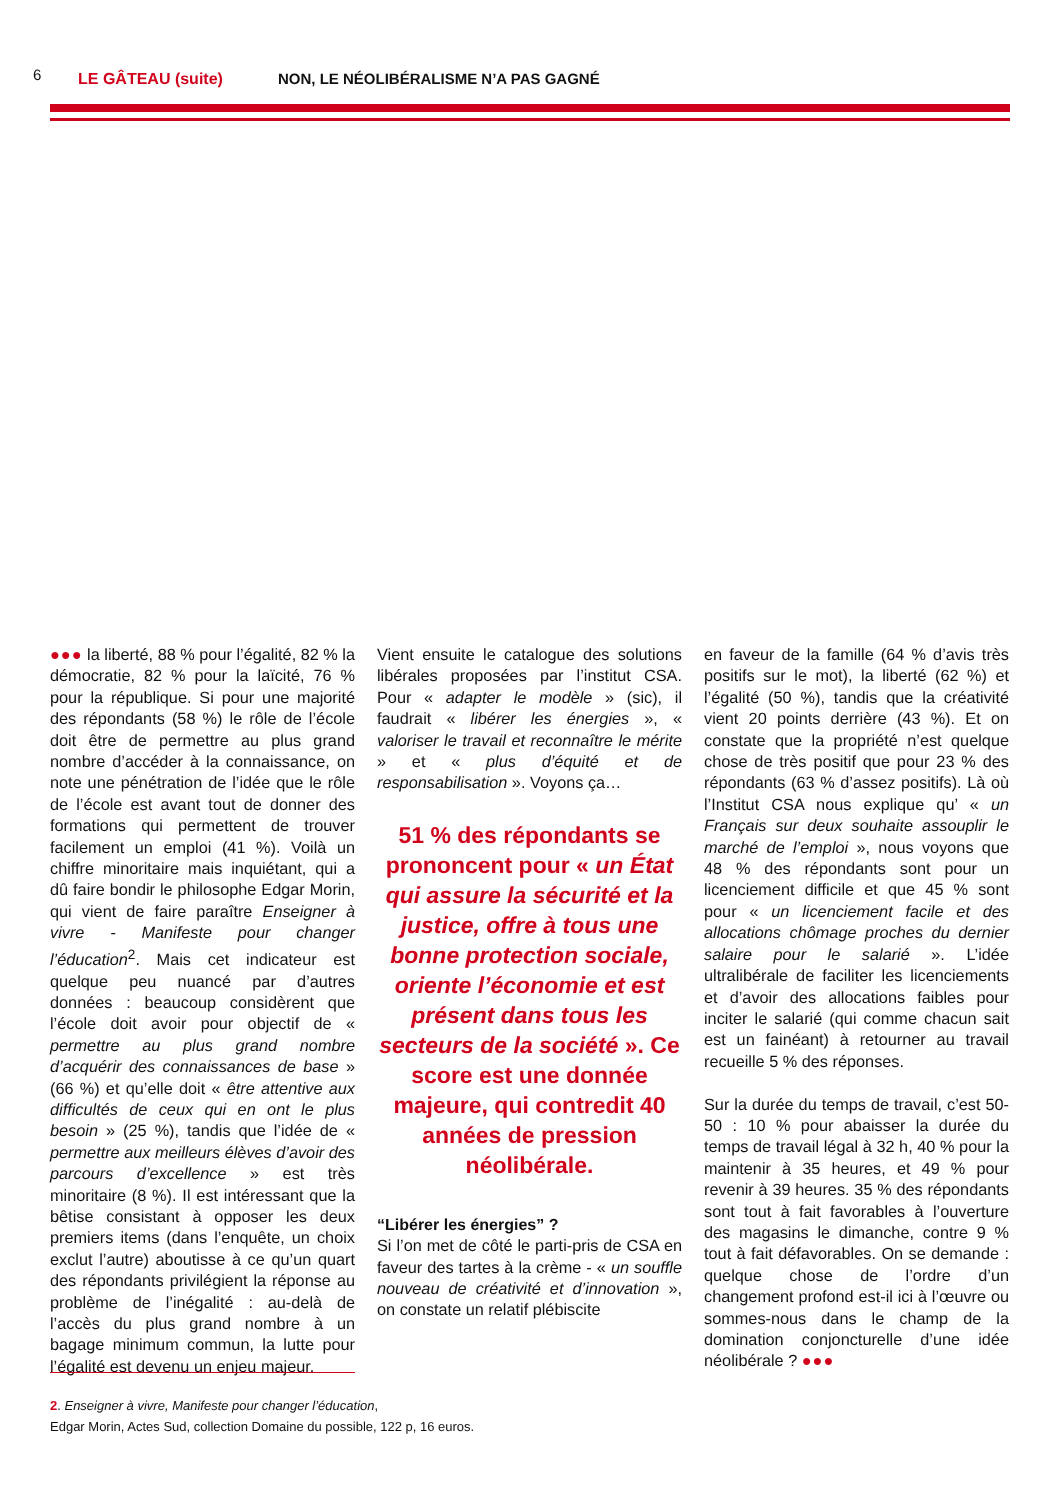6 LE GÂTEAU (suite) NON, LE NÉOLIBÉRALISME N’A PAS GAGNÉ
●●● la liberté, 88 % pour l’égalité, 82 % la démocratie, 82 % pour la laïcité, 76 % pour la république. Si pour une majorité des répondants (58 %) le rôle de l’école doit être de permettre au plus grand nombre d’accéder à la connaissance, on note une pénétration de l’idée que le rôle de l’école est avant tout de donner des formations qui permettent de trouver facilement un emploi (41 %). Voilà un chiffre minoritaire mais inquiétant, qui a dû faire bondir le philosophe Edgar Morin, qui vient de faire paraître Enseigner à vivre - Manifeste pour changer l’éducation<sup>2</sup>. Mais cet indicateur est quelque peu nuancé par d’autres données : beaucoup considèrent que l’école doit avoir pour objectif de « permettre au plus grand nombre d’acquérir des connaissances de base » (66 %) et qu’elle doit « être attentive aux difficultés de ceux qui en ont le plus besoin » (25 %), tandis que l’idée de « permettre aux meilleurs élèves d’avoir des parcours d’excellence » est très minoritaire (8 %). Il est intéressant que la bêtise consistant à opposer les deux premiers items (dans l’enquête, un choix exclut l’autre) aboutisse à ce qu’un quart des répondants privilégient la réponse au problème de l’inégalité : au-delà de l’accès du plus grand nombre à un bagage minimum commun, la lutte pour l’égalité est devenu un enjeu majeur.
Vient ensuite le catalogue des solutions libérales proposées par l’institut CSA. Pour « adapter le modèle » (sic), il faudrait « libérer les énergies », « valoriser le travail et reconnaître le mérite » et « plus d’équité et de responsabilisation ». Voyons ça…
51 % des répondants se prononcent pour « un État qui assure la sécurité et la justice, offre à tous une bonne protection sociale, oriente l’économie et est présent dans tous les secteurs de la société ». Ce score est une donnée majeure, qui contredit 40 années de pression néolibérale.
“Libérer les énergies” ?
Si l’on met de côté le parti-pris de CSA en faveur des tartes à la crème - « un souffle nouveau de créativité et d’innovation », on constate un relatif plébiscite
en faveur de la famille (64 % d’avis très positifs sur le mot), la liberté (62 %) et l’égalité (50 %), tandis que la créativité vient 20 points derrière (43 %). Et on constate que la propriété n’est quelque chose de très positif que pour 23 % des répondants (63 % d’assez positifs). Là où l’Institut CSA nous explique qu’ « un Français sur deux souhaite assouplir le marché de l’emploi », nous voyons que 48 % des répondants sont pour un licenciement difficile et que 45 % sont pour « un licenciement facile et des allocations chômage proches du dernier salaire pour le salarié ». L’idée ultralibérale de faciliter les licenciements et d’avoir des allocations faibles pour inciter le salarié (qui comme chacun sait est un fainéant) à retourner au travail recueille 5 % des réponses.
Sur la durée du temps de travail, c’est 50-50 : 10 % pour abaisser la durée du temps de travail légal à 32 h, 40 % pour la maintenir à 35 heures, et 49 % pour revenir à 39 heures. 35 % des répondants sont tout à fait favorables à l’ouverture des magasins le dimanche, contre 9 % tout à fait défavorables. On se demande : quelque chose de l’ordre d’un changement profond est-il ici à l’œuvre ou sommes-nous dans le champ de la domination conjoncturelle d’une idée néolibérale ? ●●●
2. Enseigner à vivre, Manifeste pour changer l’éducation,
Edgar Morin, Actes Sud, collection Domaine du possible, 122 p, 16 euros.